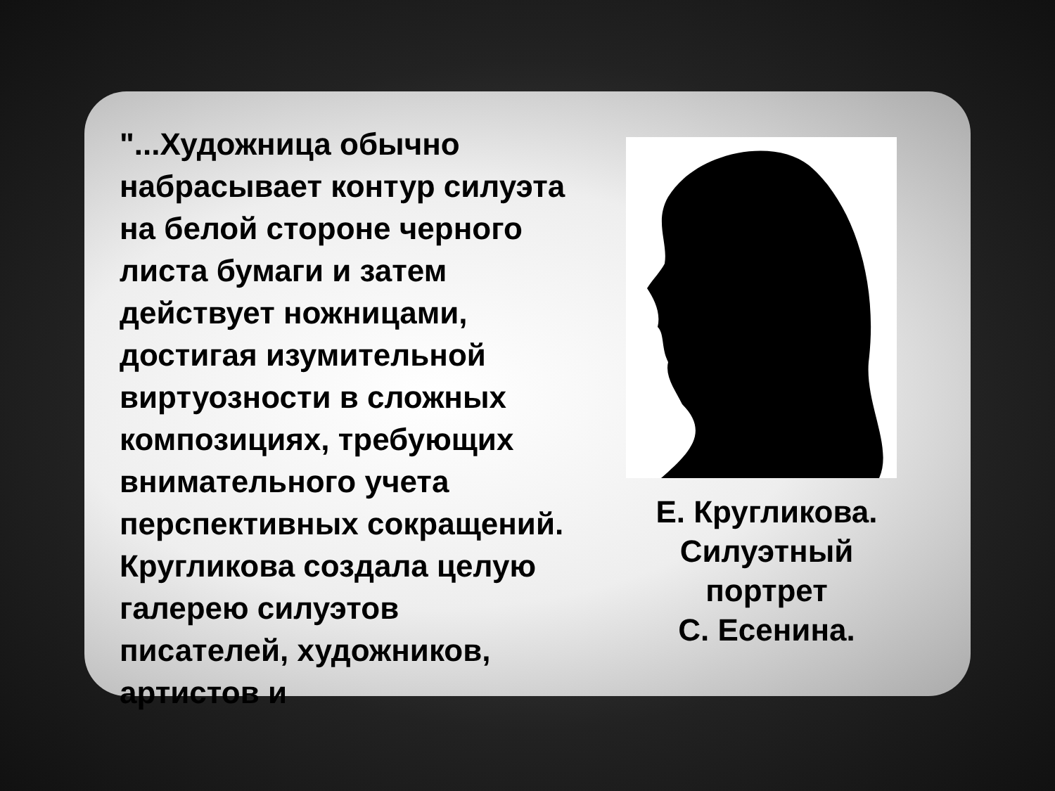"...Художница обычно набрасывает контур силуэта на белой стороне черного листа бумаги и затем действует ножницами, достигая изумительной виртуозности в сложных композициях, требующих внимательного учета перспективных сокращений. Кругликова создала целую галерею силуэтов писателей, художников, артистов и
Е. Кругликова.
Силуэтный
портрет
С. Есенина.